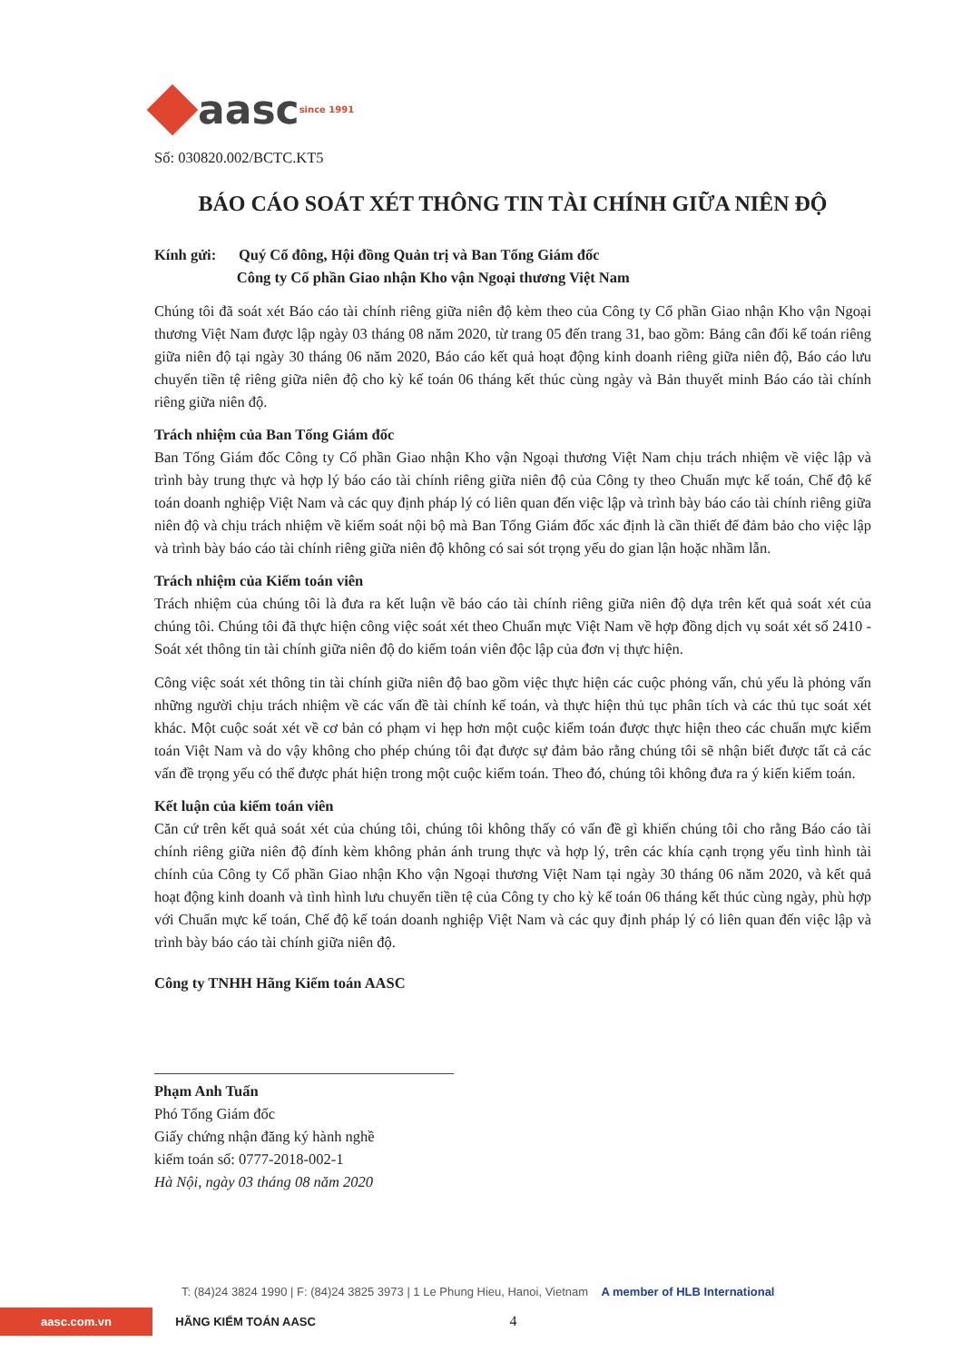aasc since 1991
Số: 030820.002/BCTC.KT5
BÁO CÁO SOÁT XÉT THÔNG TIN TÀI CHÍNH GIỮA NIÊN ĐỘ
Kính gửi: Quý Cổ đông, Hội đồng Quản trị và Ban Tổng Giám đốc
Công ty Cổ phần Giao nhận Kho vận Ngoại thương Việt Nam
Chúng tôi đã soát xét Báo cáo tài chính riêng giữa niên độ kèm theo của Công ty Cổ phần Giao nhận Kho vận Ngoại thương Việt Nam được lập ngày 03 tháng 08 năm 2020, từ trang 05 đến trang 31, bao gồm: Bảng cân đối kế toán riêng giữa niên độ tại ngày 30 tháng 06 năm 2020, Báo cáo kết quả hoạt động kinh doanh riêng giữa niên độ, Báo cáo lưu chuyển tiền tệ riêng giữa niên độ cho kỳ kế toán 06 tháng kết thúc cùng ngày và Bản thuyết minh Báo cáo tài chính riêng giữa niên độ.
Trách nhiệm của Ban Tổng Giám đốc
Ban Tổng Giám đốc Công ty Cổ phần Giao nhận Kho vận Ngoại thương Việt Nam chịu trách nhiệm về việc lập và trình bày trung thực và hợp lý báo cáo tài chính riêng giữa niên độ của Công ty theo Chuẩn mực kế toán, Chế độ kế toán doanh nghiệp Việt Nam và các quy định pháp lý có liên quan đến việc lập và trình bày báo cáo tài chính riêng giữa niên độ và chịu trách nhiệm về kiểm soát nội bộ mà Ban Tổng Giám đốc xác định là cần thiết để đảm bảo cho việc lập và trình bày báo cáo tài chính riêng giữa niên độ không có sai sót trọng yếu do gian lận hoặc nhầm lẫn.
Trách nhiệm của Kiểm toán viên
Trách nhiệm của chúng tôi là đưa ra kết luận về báo cáo tài chính riêng giữa niên độ dựa trên kết quả soát xét của chúng tôi. Chúng tôi đã thực hiện công việc soát xét theo Chuẩn mực Việt Nam về hợp đồng dịch vụ soát xét số 2410 - Soát xét thông tin tài chính giữa niên độ do kiểm toán viên độc lập của đơn vị thực hiện.
Công việc soát xét thông tin tài chính giữa niên độ bao gồm việc thực hiện các cuộc phỏng vấn, chủ yếu là phỏng vấn những người chịu trách nhiệm về các vấn đề tài chính kế toán, và thực hiện thủ tục phân tích và các thủ tục soát xét khác. Một cuộc soát xét về cơ bản có phạm vi hẹp hơn một cuộc kiểm toán được thực hiện theo các chuẩn mực kiểm toán Việt Nam và do vậy không cho phép chúng tôi đạt được sự đảm bảo rằng chúng tôi sẽ nhận biết được tất cả các vấn đề trọng yếu có thể được phát hiện trong một cuộc kiểm toán. Theo đó, chúng tôi không đưa ra ý kiến kiểm toán.
Kết luận của kiểm toán viên
Căn cứ trên kết quả soát xét của chúng tôi, chúng tôi không thấy có vấn đề gì khiến chúng tôi cho rằng Báo cáo tài chính riêng giữa niên độ đính kèm không phản ánh trung thực và hợp lý, trên các khía cạnh trọng yếu tình hình tài chính của Công ty Cổ phần Giao nhận Kho vận Ngoại thương Việt Nam tại ngày 30 tháng 06 năm 2020, và kết quả hoạt động kinh doanh và tình hình lưu chuyển tiền tệ của Công ty cho kỳ kế toán 06 tháng kết thúc cùng ngày, phù hợp với Chuẩn mực kế toán, Chế độ kế toán doanh nghiệp Việt Nam và các quy định pháp lý có liên quan đến việc lập và trình bày báo cáo tài chính giữa niên độ.
Công ty TNHH Hãng Kiểm toán AASC
Phạm Anh Tuấn
Phó Tổng Giám đốc
Giấy chứng nhận đăng ký hành nghề
kiểm toán số: 0777-2018-002-1
Hà Nội, ngày 03 tháng 08 năm 2020
T: (84)24 3824 1990 | F: (84)24 3825 3973 | 1 Le Phung Hieu, Hanoi, Vietnam A member of HLB International
aasc.com.vn HÃNG KIỂM TOÁN AASC 4